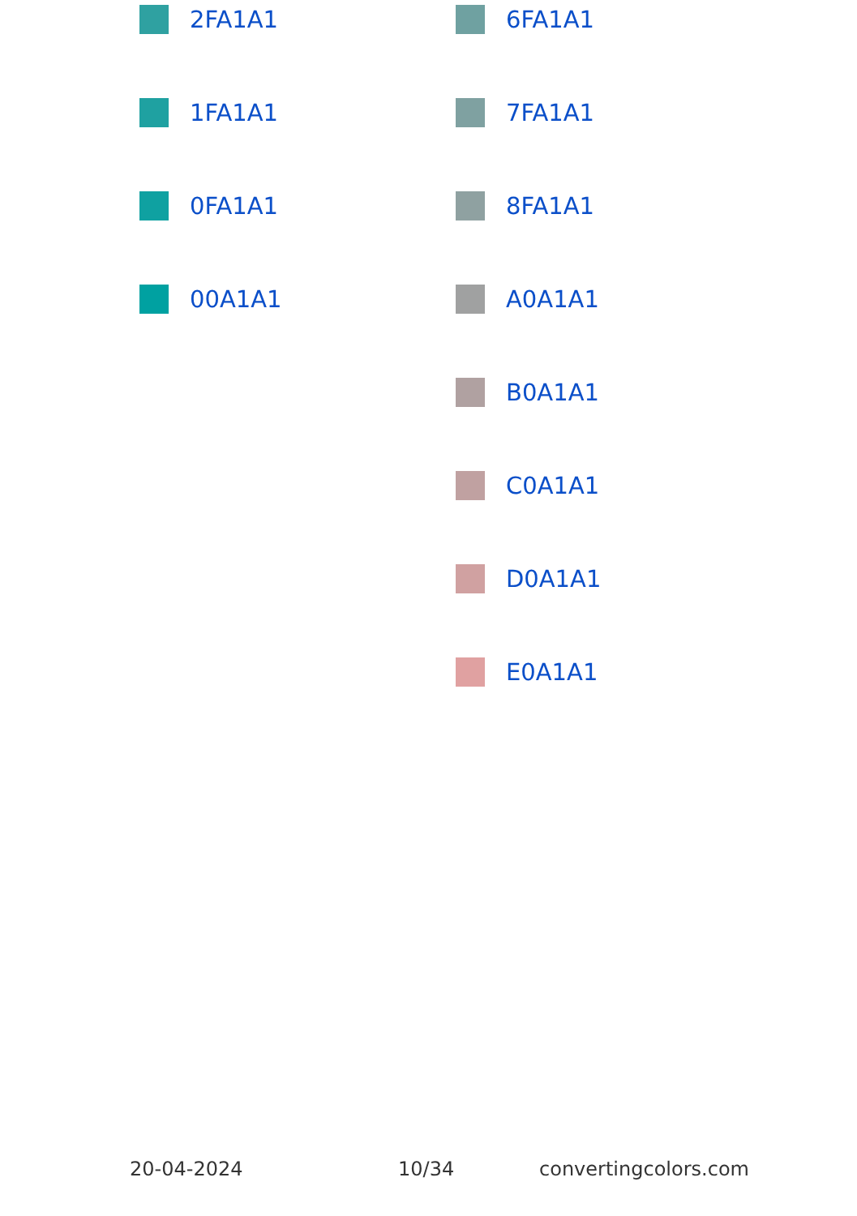2FA1A1
1FA1A1
0FA1A1
00A1A1
6FA1A1
7FA1A1
8FA1A1
A0A1A1
B0A1A1
C0A1A1
D0A1A1
E0A1A1
20-04-2024 10/34 convertingcolors.com